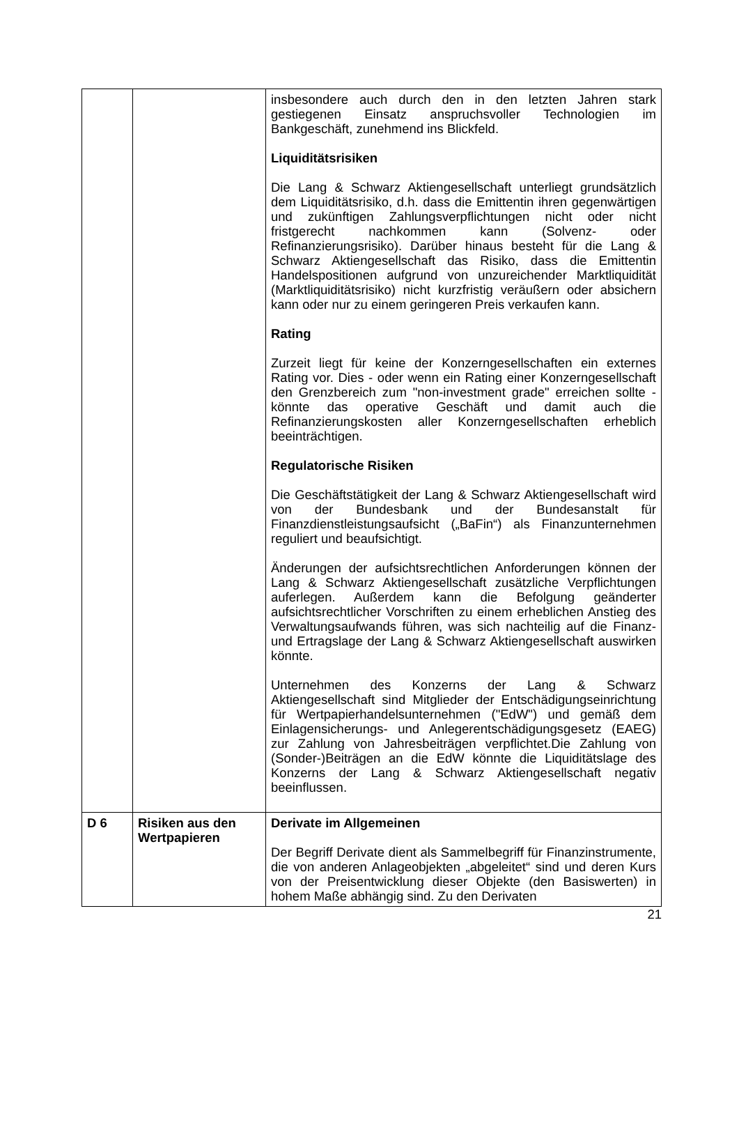| | | insbesondere auch durch den in den letzten Jahren stark gestiegenen Einsatz anspruchsvoller Technologien im Bankgeschäft, zunehmend ins Blickfeld. Liquiditätsrisiken Die Lang & Schwarz Aktiengesellschaft unterliegt grundsätzlich dem Liquiditätsrisiko, d.h. dass die Emittentin ihren gegenwärtigen und zukünftigen Zahlungsverpflichtungen nicht oder nicht fristgerecht nachkommen kann (Solvenz- oder Refinanzierungsrisiko). Darüber hinaus besteht für die Lang & Schwarz Aktiengesellschaft das Risiko, dass die Emittentin Handelspositionen aufgrund von unzureichender Marktliquidität (Marktliquiditätsrisiko) nicht kurzfristig veräußern oder absichern kann oder nur zu einem geringeren Preis verkaufen kann. Rating Zurzeit liegt für keine der Konzerngesellschaften ein externes Rating vor. Dies - oder wenn ein Rating einer Konzerngesellschaft den Grenzbereich zum "non-investment grade" erreichen sollte - könnte das operative Geschäft und damit auch die Refinanzierungskosten aller Konzerngesellschaften erheblich beeinträchtigen. Regulatorische Risiken Die Geschäftstätigkeit der Lang & Schwarz Aktiengesellschaft wird von der Bundesbank und der Bundesanstalt für Finanzdienstleistungsaufsicht („BaFin“) als Finanzunternehmen reguliert und beaufsichtigt. Änderungen der aufsichtsrechtlichen Anforderungen können der Lang & Schwarz Aktiengesellschaft zusätzliche Verpflichtungen auferlegen. Außerdem kann die Befolgung geänderter aufsichtsrechtlicher Vorschriften zu einem erheblichen Anstieg des Verwaltungsaufwands führen, was sich nachteilig auf die Finanz- und Ertragslage der Lang & Schwarz Aktiengesellschaft auswirken könnte. Unternehmen des Konzerns der Lang & Schwarz Aktiengesellschaft sind Mitglieder der Entschädigungseinrichtung für Wertpapierhandelsunternehmen ("EdW") und gemäß dem Einlagensicherungs- und Anlegerentschädigungsgesetz (EAEG) zur Zahlung von Jahresbeiträgen verpflichtet.Die Zahlung von (Sonder-)Beiträgen an die EdW könnte die Liquiditätslage des Konzerns der Lang & Schwarz Aktiengesellschaft negativ beeinflussen. |
| D 6 | Risiken aus den Wertpapieren | Derivate im Allgemeinen Der Begriff Derivate dient als Sammelbegriff für Finanzinstrumente, die von anderen Anlageobjekten „abgeleitet“ sind und deren Kurs von der Preisentwicklung dieser Objekte (den Basiswerten) in hohem Maße abhängig sind. Zu den Derivaten |
21